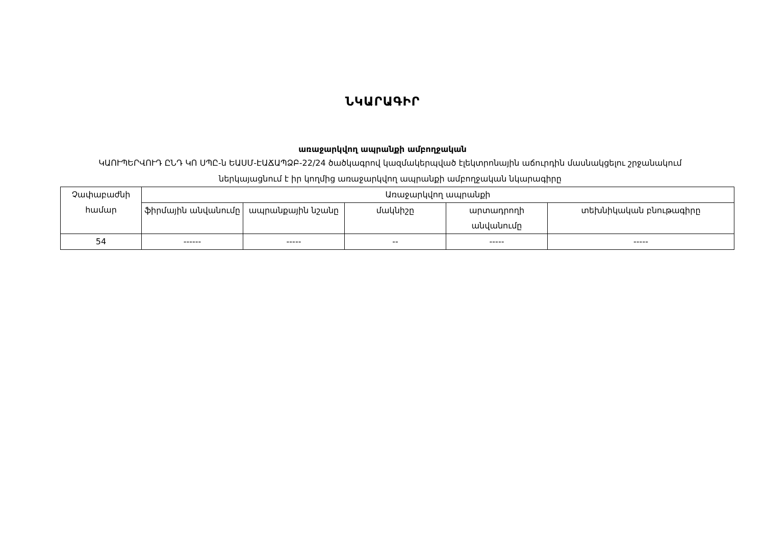ՆԿԱՐԱԳԻՐ
առաջարկվող ապրանքի ամբողջական
ԿԱՈՒՊԵՐՎՈՒԴ ԸՆԴ ԿՈ ՍՊԸ-ն ԵԱՍՄ-ԷԱՃԱՊՁԲ-22/24 ծածկագրով կազմակերպված էլեկտրոնային աճուրդին մասնակցելու շրջանակում ներկայացնում է իր կողմից առաջարկվող ապրանքի ամբողջական նկարագիրը
| Չափաբաժնի համար | Առաջարկվող ապրանքի | | | | |
| --- | --- | --- | --- | --- | --- |
| | ֆիրմային անվանումը | ապրանքային նշանը | մակնիշը | արտադրողի անվանումը | տեխնիկական բնութագիրը |
| 54 | ------ | ----- | -- | ----- | ----- |